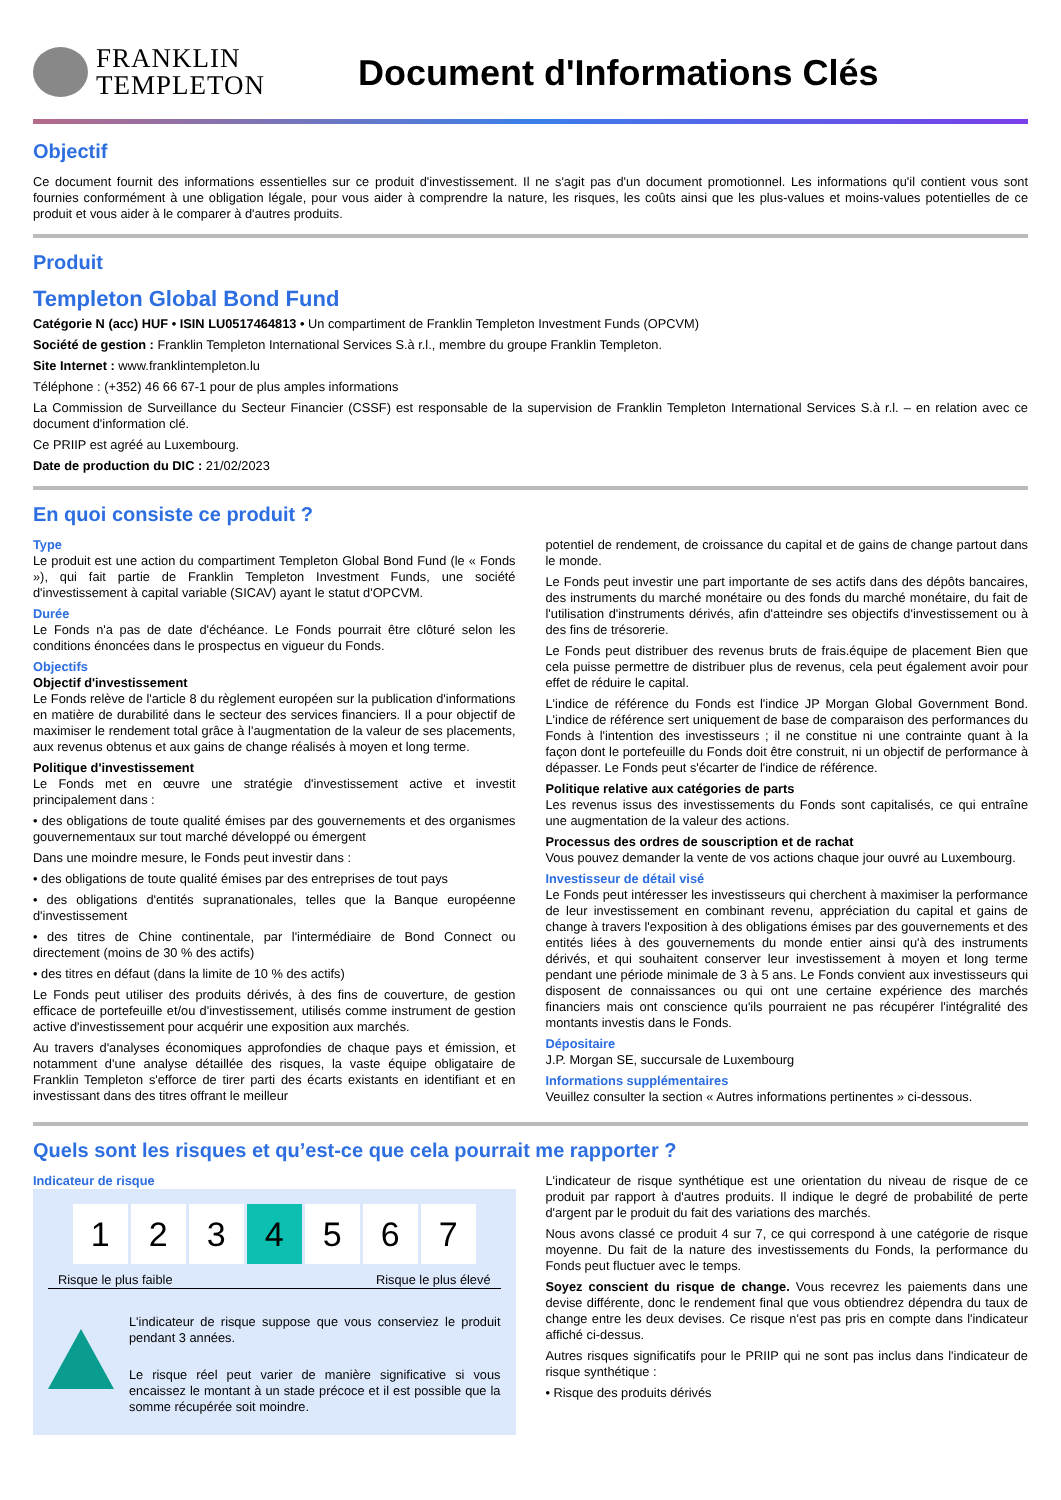FRANKLIN
TEMPLETON
Document d'Informations Clés
Objectif
Ce document fournit des informations essentielles sur ce produit d'investissement. Il ne s'agit pas d'un document promotionnel. Les informations qu'il contient vous sont fournies conformément à une obligation légale, pour vous aider à comprendre la nature, les risques, les coûts ainsi que les plus-values et moins-values potentielles de ce produit et vous aider à le comparer à d'autres produits.
Produit
Templeton Global Bond Fund
Catégorie N (acc) HUF • ISIN LU0517464813 • Un compartiment de Franklin Templeton Investment Funds (OPCVM)
Société de gestion : Franklin Templeton International Services S.à r.l., membre du groupe Franklin Templeton.
Site Internet : www.franklintempleton.lu
Téléphone : (+352) 46 66 67-1 pour de plus amples informations
La Commission de Surveillance du Secteur Financier (CSSF) est responsable de la supervision de Franklin Templeton International Services S.à r.l. – en relation avec ce document d'information clé.
Ce PRIIP est agréé au Luxembourg.
Date de production du DIC : 21/02/2023
En quoi consiste ce produit ?
Type
Le produit est une action du compartiment Templeton Global Bond Fund (le « Fonds »), qui fait partie de Franklin Templeton Investment Funds, une société d'investissement à capital variable (SICAV) ayant le statut d'OPCVM.
Durée
Le Fonds n'a pas de date d'échéance. Le Fonds pourrait être clôturé selon les conditions énoncées dans le prospectus en vigueur du Fonds.
Objectifs
Objectif d'investissement
Le Fonds relève de l'article 8 du règlement européen sur la publication d'informations en matière de durabilité dans le secteur des services financiers. Il a pour objectif de maximiser le rendement total grâce à l'augmentation de la valeur de ses placements, aux revenus obtenus et aux gains de change réalisés à moyen et long terme.
Politique d'investissement
Le Fonds met en œuvre une stratégie d'investissement active et investit principalement dans :
• des obligations de toute qualité émises par des gouvernements et des organismes gouvernementaux sur tout marché développé ou émergent
Dans une moindre mesure, le Fonds peut investir dans :
• des obligations de toute qualité émises par des entreprises de tout pays
• des obligations d'entités supranationales, telles que la Banque européenne d'investissement
• des titres de Chine continentale, par l'intermédiaire de Bond Connect ou directement (moins de 30 % des actifs)
• des titres en défaut (dans la limite de 10 % des actifs)
Le Fonds peut utiliser des produits dérivés, à des fins de couverture, de gestion efficace de portefeuille et/ou d'investissement, utilisés comme instrument de gestion active d'investissement pour acquérir une exposition aux marchés.
Au travers d'analyses économiques approfondies de chaque pays et émission, et notamment d'une analyse détaillée des risques, la vaste équipe obligataire de Franklin Templeton s'efforce de tirer parti des écarts existants en identifiant et en investissant dans des titres offrant le meilleur
potentiel de rendement, de croissance du capital et de gains de change partout dans le monde.
Le Fonds peut investir une part importante de ses actifs dans des dépôts bancaires, des instruments du marché monétaire ou des fonds du marché monétaire, du fait de l'utilisation d'instruments dérivés, afin d'atteindre ses objectifs d'investissement ou à des fins de trésorerie.
Le Fonds peut distribuer des revenus bruts de frais.équipe de placement Bien que cela puisse permettre de distribuer plus de revenus, cela peut également avoir pour effet de réduire le capital.
L'indice de référence du Fonds est l'indice JP Morgan Global Government Bond. L'indice de référence sert uniquement de base de comparaison des performances du Fonds à l'intention des investisseurs ; il ne constitue ni une contrainte quant à la façon dont le portefeuille du Fonds doit être construit, ni un objectif de performance à dépasser. Le Fonds peut s'écarter de l'indice de référence.
Politique relative aux catégories de parts
Les revenus issus des investissements du Fonds sont capitalisés, ce qui entraîne une augmentation de la valeur des actions.
Processus des ordres de souscription et de rachat
Vous pouvez demander la vente de vos actions chaque jour ouvré au Luxembourg.
Investisseur de détail visé
Le Fonds peut intéresser les investisseurs qui cherchent à maximiser la performance de leur investissement en combinant revenu, appréciation du capital et gains de change à travers l'exposition à des obligations émises par des gouvernements et des entités liées à des gouvernements du monde entier ainsi qu'à des instruments dérivés, et qui souhaitent conserver leur investissement à moyen et long terme pendant une période minimale de 3 à 5 ans. Le Fonds convient aux investisseurs qui disposent de connaissances ou qui ont une certaine expérience des marchés financiers mais ont conscience qu'ils pourraient ne pas récupérer l'intégralité des montants investis dans le Fonds.
Dépositaire
J.P. Morgan SE, succursale de Luxembourg
Informations supplémentaires
Veuillez consulter la section « Autres informations pertinentes » ci-dessous.
Quels sont les risques et qu’est-ce que cela pourrait me rapporter ?
Indicateur de risque
1 2 3 4 5 6 7
Risque le plus faible Risque le plus élevé
L'indicateur de risque suppose que vous conserviez le produit pendant 3 années.
Le risque réel peut varier de manière significative si vous encaissez le montant à un stade précoce et il est possible que la somme récupérée soit moindre.
L'indicateur de risque synthétique est une orientation du niveau de risque de ce produit par rapport à d'autres produits. Il indique le degré de probabilité de perte d'argent par le produit du fait des variations des marchés.
Nous avons classé ce produit 4 sur 7, ce qui correspond à une catégorie de risque moyenne. Du fait de la nature des investissements du Fonds, la performance du Fonds peut fluctuer avec le temps.
Soyez conscient du risque de change. Vous recevrez les paiements dans une devise différente, donc le rendement final que vous obtiendrez dépendra du taux de change entre les deux devises. Ce risque n'est pas pris en compte dans l'indicateur affiché ci-dessus.
Autres risques significatifs pour le PRIIP qui ne sont pas inclus dans l'indicateur de risque synthétique :
• Risque des produits dérivés